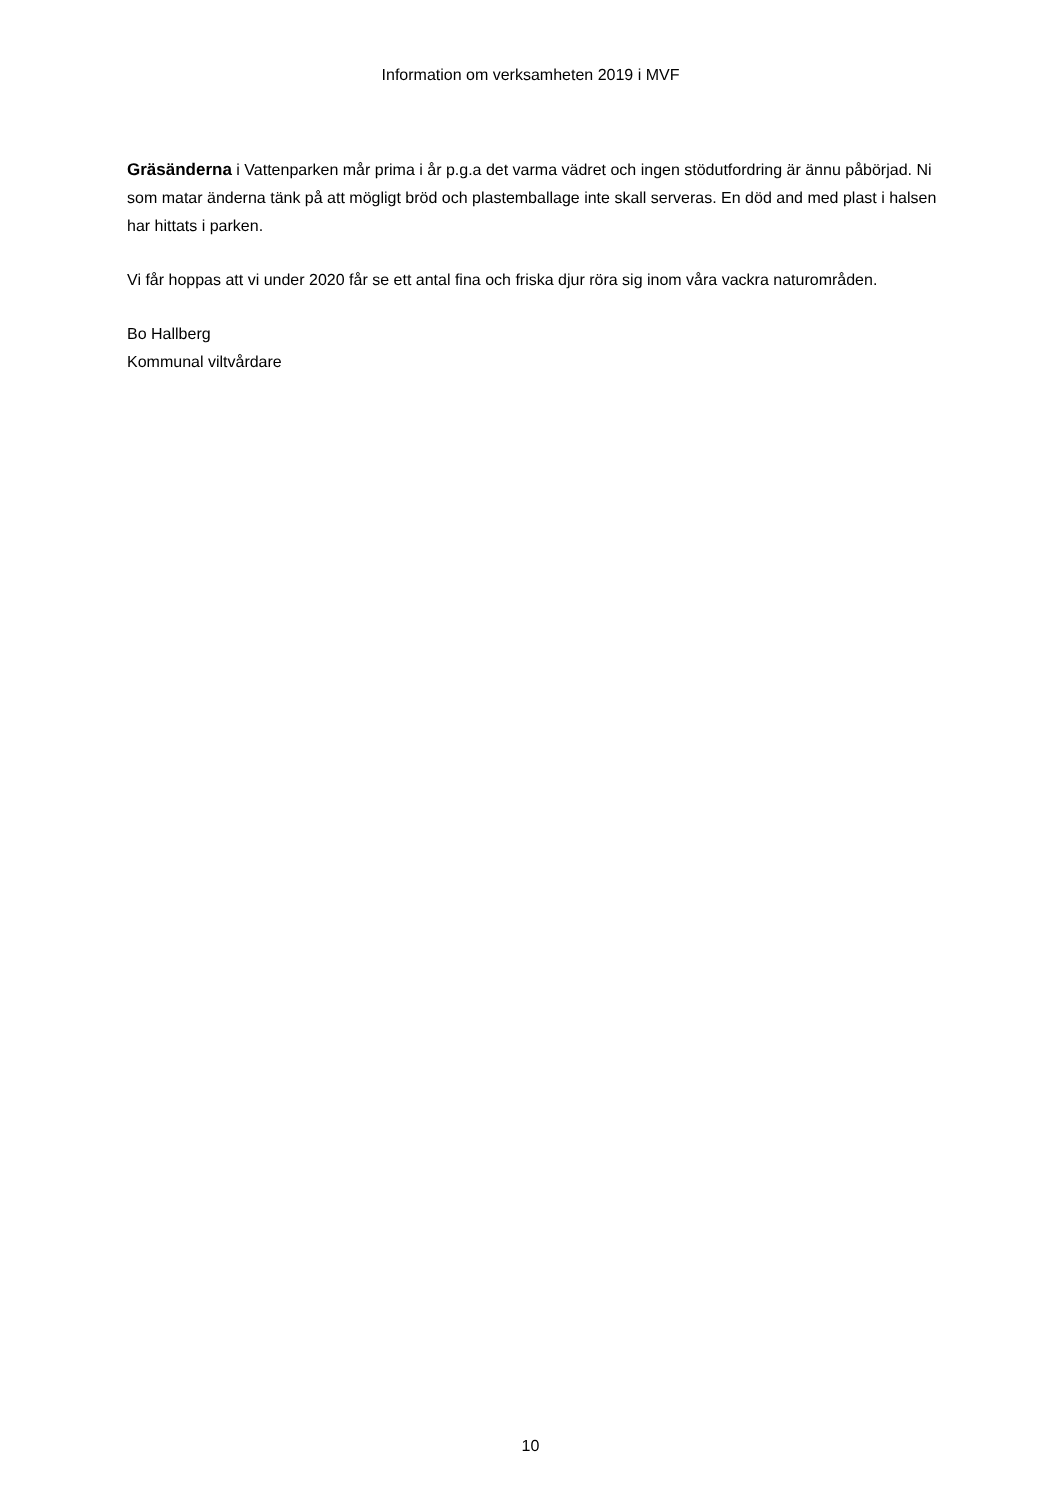Information om verksamheten 2019 i MVF
Gräsänderna i Vattenparken mår prima i år p.g.a det varma vädret och ingen stödutfordring är ännu påbörjad. Ni som matar änderna tänk på att mögligt bröd och plastemballage inte skall serveras. En död and med plast i halsen har hittats i parken.
Vi får hoppas att vi under 2020 får se ett antal fina och friska djur röra sig inom våra vackra naturområden.
Bo Hallberg
Kommunal viltvårdare
10